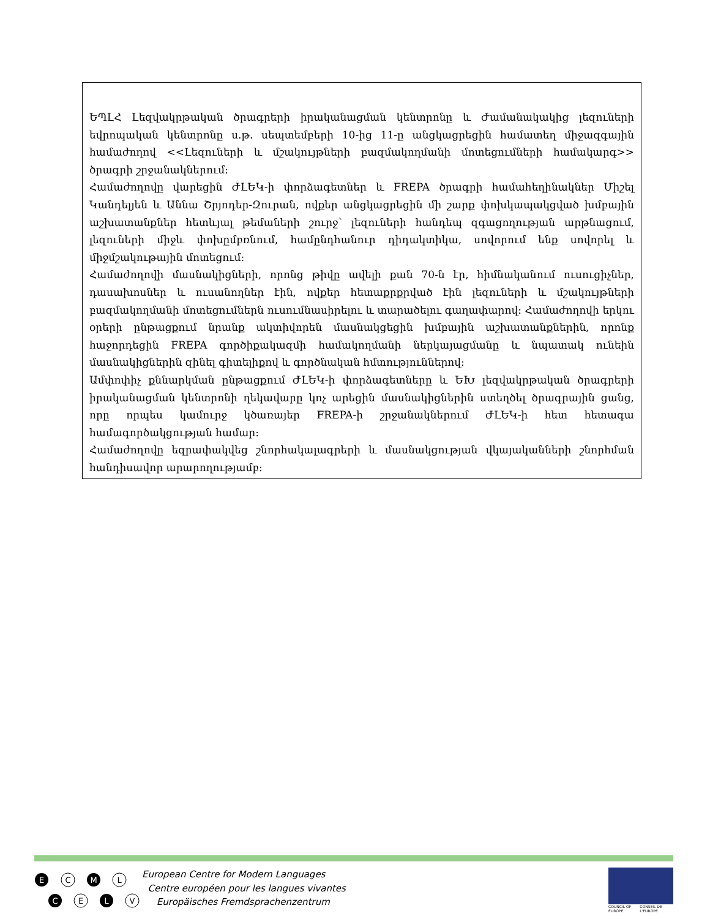ԵՊԼՀ Լեզվակրթական ծրագրերի իրականացման կենտրոնը և Ժամանակակից լեզուների եվրոպական կենտրոնը ս.թ. սեպտեմբերի 10-ից 11-ը անցկացրեցին համատեղ միջազգային համաժողով <<Լեզուների և մշակույթների բազմակողմանի մոտեցումների համակարգ>> ծրագրի շրջանակներում:
Համաժողովը վարեցին ԺԼԵԿ-ի փորձագետներ և FREPA ծրագրի համահեղինակներ Միշել Կանդելյեն և Աննա Շրյոդեր-Զուրան, ովքեր անցկացրեցին մի շարք փոխկապակցված խմբային աշխատանքներ հետևյալ թեմաների շուրջ՝ լեզուների հանդեպ զգացողության արթնացում, լեզուների միջև փոխըմբռնում, համընդհանուր դիդակտիկա, սովորում ենք սովորել և միջմշակութային մոտեցում:
Համաժողովի մասնակիցների, որոնց թիվը ավելի քան 70-ն էր, հիմնականում ուսուցիչներ, դասախոսներ և ուսանողներ էին, ովքեր հետաքրքրված էին լեզուների և մշակույթների բազմակողմանի մոտեցումներն ուսումնասիրելու և տարածելու գաղափարով: Համաժողովի երկու օրերի ընթացքում նրանք ակտիվորեն մասնակցեցին խմբային աշխատանքներին, որոնք հաջորդեցին FREPA գործիքակազմի համակողմանի ներկայացմանը և նպատակ ունեին մասնակիցներին զինել գիտելիքով և գործնական հմտություններով:
Ամփոփիչ քննարկման ընթացքում ԺԼԵԿ-ի փորձագետները և ԵԽ լեզվակրթական ծրագրերի իրականացման կենտրոնի ղեկավարը կոչ արեցին մասնակիցներին ստեղծել ծրագրային ցանց, որը որպես կամուրջ կծառայեր FREPA-ի շրջանակներում ԺԼԵԿ-ի հետ հետագա համագործակցության համար:
Համաժողովը եզրափակվեց շնորհակալագրերի և մասնակցության վկայականների շնորհման հանդիսավոր արարողությամբ:
E
C
M
L
C
E
L
V
European Centre for Modern Languages
Centre européen pour les langues vivantes
Europäisches Fremdsprachenzentrum
COUNCIL OF EUROPE CONSEIL DE L'EUROPE